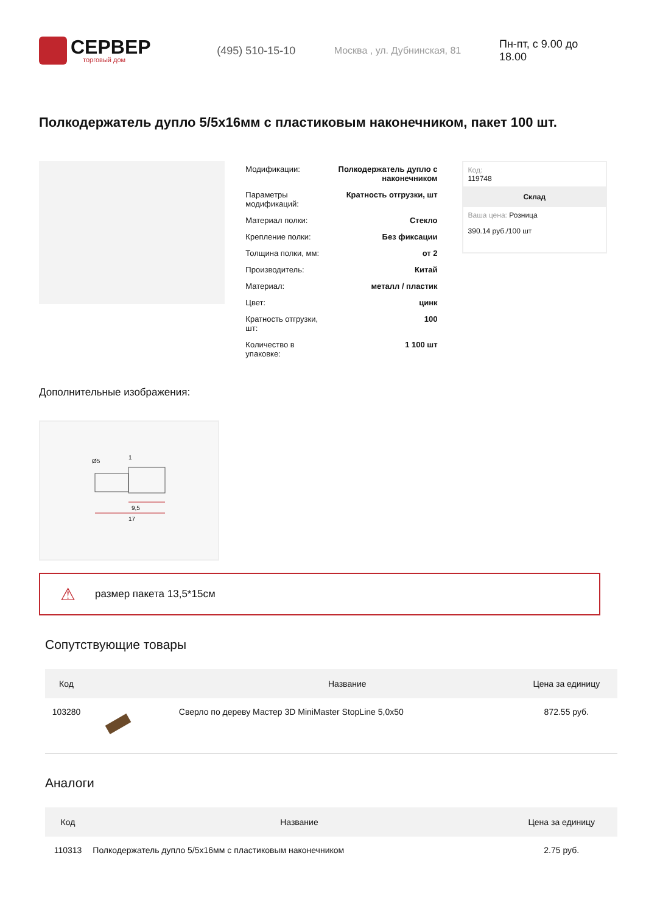СЕРВЕР
торговый дом
(495) 510-15-10 Москва , ул. Дубнинская, 81 Пн-пт, с 9.00 до 18.00
Полкодержатель дупло 5/5х16мм с пластиковым наконечником, пакет 100 шт.
| Модификации: | Полкодержатель дупло с наконечником |
| Параметры модификаций: | Кратность отгрузки, шт |
| Материал полки: | Стекло |
| Крепление полки: | Без фиксации |
| Толщина полки, мм: | от 2 |
| Производитель: | Китай |
| Материал: | металл / пластик |
| Цвет: | цинк |
| Кратность отгрузки, шт: | 100 |
| Количество в упаковке: | 1 100 шт |
Код:
119748
Склад
Ваша цена: Розница
390.14 руб./100 шт
Дополнительные изображения:
9,5
17
Ø5
1
⚠ размер пакета 13,5*15см
Сопутствующие товары
| Код | | Название | Цена за единицу |
| --- | --- | --- | --- |
| 103280 | | Сверло по дереву Мастер 3D MiniMaster StopLine 5,0x50 | 872.55 руб. |
Аналоги
| Код | | Название | Цена за единицу |
| --- | --- | --- | --- |
| 110313 | | Полкодержатель дупло 5/5х16мм с пластиковым наконечником | 2.75 руб. |